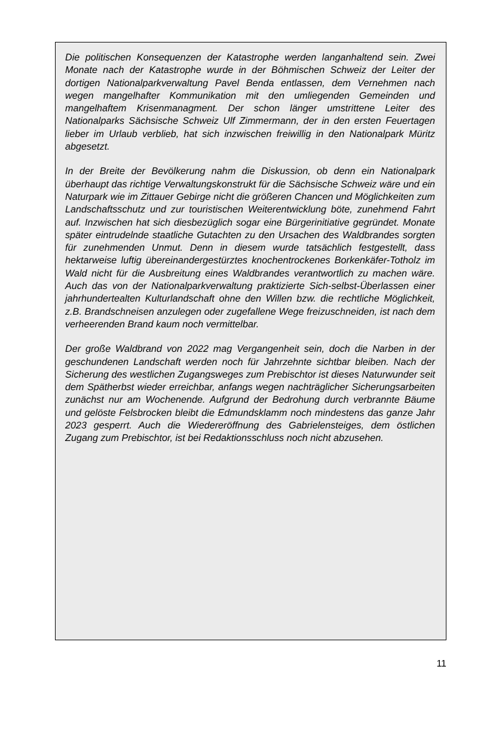Die politischen Konsequenzen der Katastrophe werden langanhaltend sein. Zwei Monate nach der Katastrophe wurde in der Böhmischen Schweiz der Leiter der dortigen Nationalparkverwaltung Pavel Benda entlassen, dem Vernehmen nach wegen mangelhafter Kommunikation mit den umliegenden Gemeinden und mangelhaftem Krisenmanagment. Der schon länger umstrittene Leiter des Nationalparks Sächsische Schweiz Ulf Zimmermann, der in den ersten Feuertagen lieber im Urlaub verblieb, hat sich inzwischen freiwillig in den Nationalpark Müritz abgesetzt.
In der Breite der Bevölkerung nahm die Diskussion, ob denn ein Nationalpark überhaupt das richtige Verwaltungskonstrukt für die Sächsische Schweiz wäre und ein Naturpark wie im Zittauer Gebirge nicht die größeren Chancen und Möglichkeiten zum Landschaftsschutz und zur touristischen Weiterentwicklung böte, zunehmend Fahrt auf. Inzwischen hat sich diesbezüglich sogar eine Bürgerinitiative gegründet. Monate später eintrudelnde staatliche Gutachten zu den Ursachen des Waldbrandes sorgten für zunehmenden Unmut. Denn in diesem wurde tatsächlich festgestellt, dass hektarweise luftig übereinandergestürztes knochentrockenes Borkenkäfer-Totholz im Wald nicht für die Ausbreitung eines Waldbrandes verantwortlich zu machen wäre. Auch das von der Nationalparkverwaltung praktizierte Sich-selbst-Überlassen einer jahrhundertealten Kulturlandschaft ohne den Willen bzw. die rechtliche Möglichkeit, z.B. Brandschneisen anzulegen oder zugefallene Wege freizuschneiden, ist nach dem verheerenden Brand kaum noch vermittelbar.
Der große Waldbrand von 2022 mag Vergangenheit sein, doch die Narben in der geschundenen Landschaft werden noch für Jahrzehnte sichtbar bleiben. Nach der Sicherung des westlichen Zugangsweges zum Prebischtor ist dieses Naturwunder seit dem Spätherbst wieder erreichbar, anfangs wegen nachträglicher Sicherungsarbeiten zunächst nur am Wochenende. Aufgrund der Bedrohung durch verbrannte Bäume und gelöste Felsbrocken bleibt die Edmundsklamm noch mindestens das ganze Jahr 2023 gesperrt. Auch die Wiedereröffnung des Gabrielensteiges, dem östlichen Zugang zum Prebischtor, ist bei Redaktionsschluss noch nicht abzusehen.
11